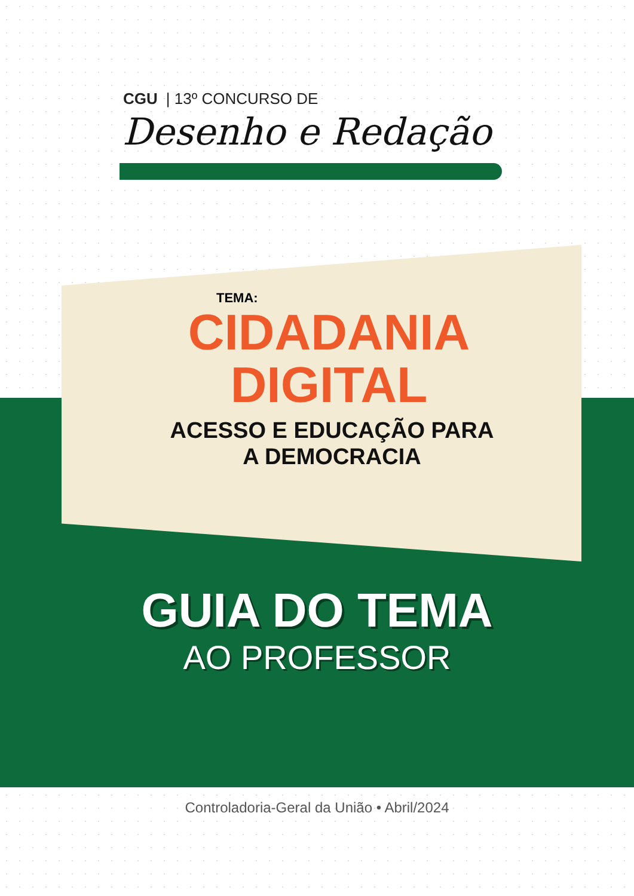CGU | 13º CONCURSO DE
Desenho e Redação
TEMA:
CIDADANIA
DIGITAL
ACESSO E EDUCAÇÃO PARA
A DEMOCRACIA
GUIA DO TEMA
AO PROFESSOR
Controladoria-Geral da União • Abril/2024